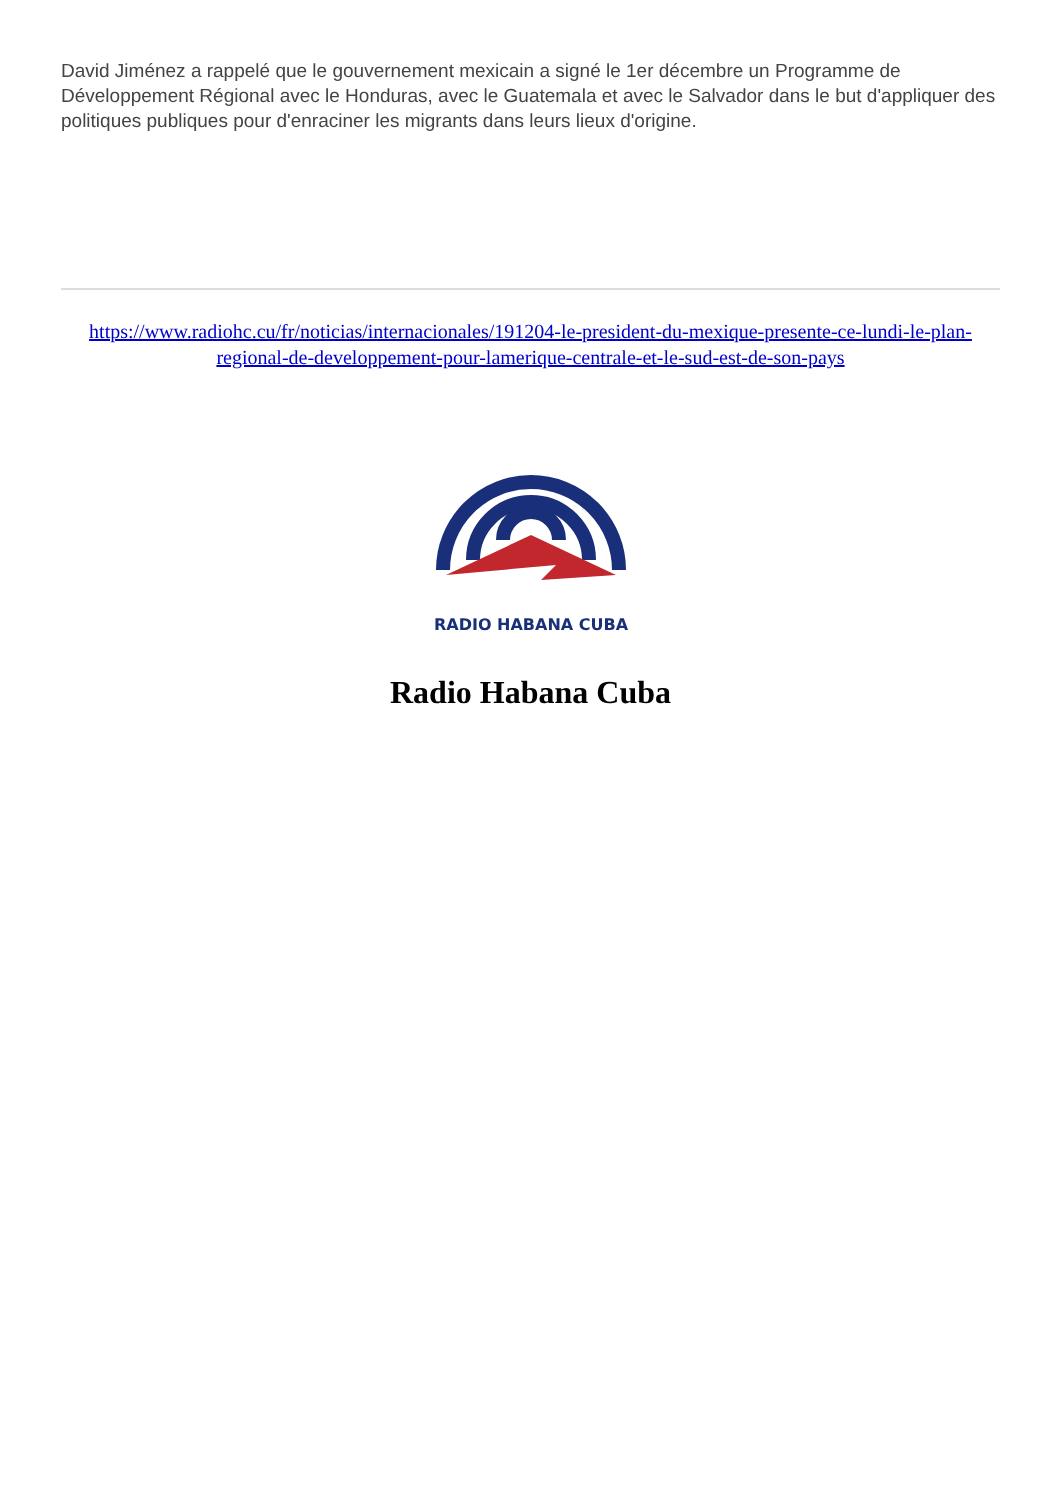David Jiménez a rappelé que le gouvernement mexicain a signé le 1er décembre un Programme de Développement Régional avec le Honduras, avec le Guatemala et avec le Salvador dans le but d'appliquer des politiques publiques pour d'enraciner les migrants dans leurs lieux d'origine.
https://www.radiohc.cu/fr/noticias/internacionales/191204-le-president-du-mexique-presente-ce-lundi-le-plan-regional-de-developpement-pour-lamerique-centrale-et-le-sud-est-de-son-pays
RADIO HABANA CUBA
Radio Habana Cuba